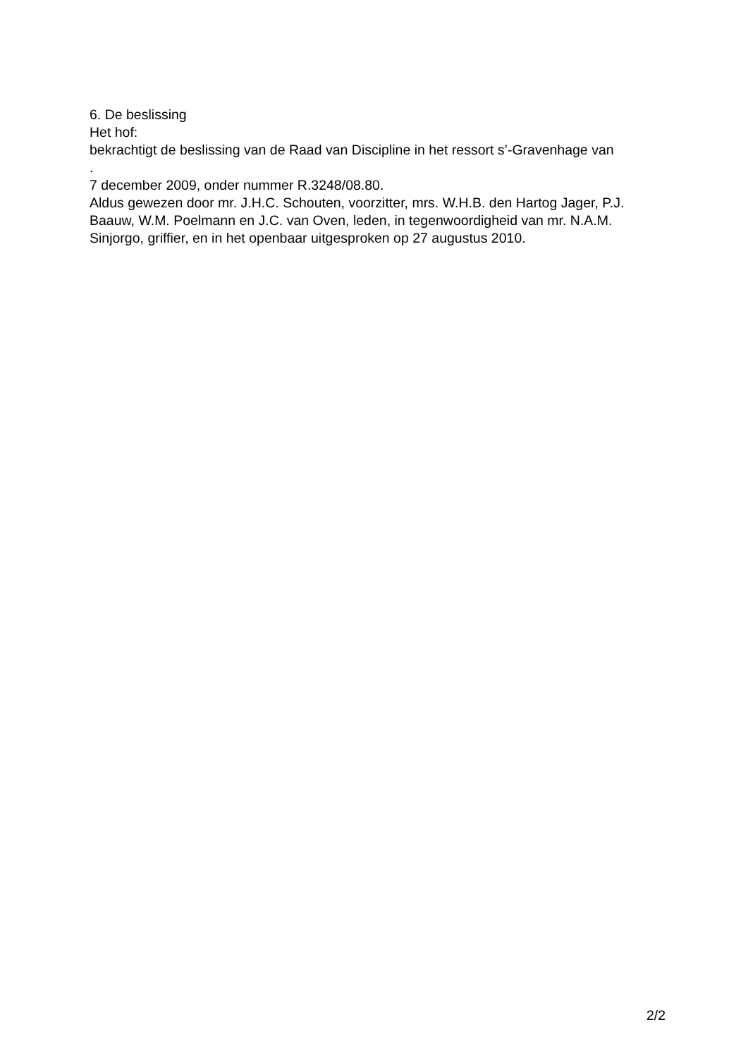6. De beslissing
Het hof:
bekrachtigt de beslissing van de Raad van Discipline in het ressort s’-Gravenhage van
.
7 december 2009, onder nummer R.3248/08.80.
Aldus gewezen door mr. J.H.C. Schouten, voorzitter, mrs. W.H.B. den Hartog Jager, P.J. Baauw, W.M. Poelmann en J.C. van Oven, leden, in tegenwoordigheid van mr. N.A.M. Sinjorgo, griffier, en in het openbaar uitgesproken op 27 augustus 2010.
2/2